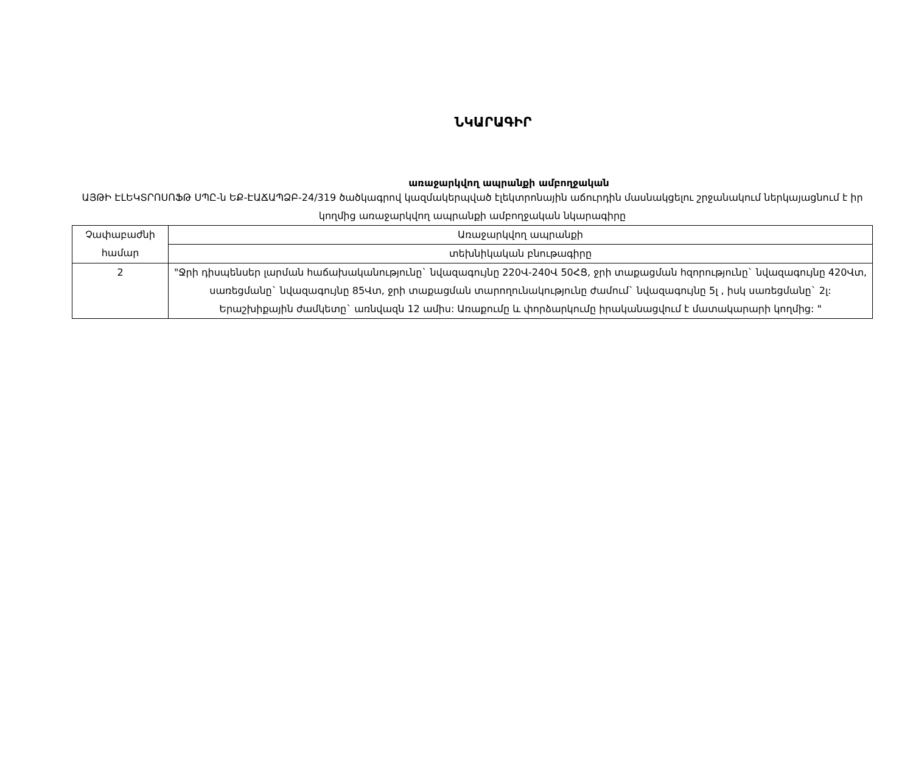ՆԿԱՐԱԳԻՐ
առաջարկվող ապրանքի ամբողջական
ԱՅԹԻ ԷԼԵԿՏՐՈՍՈՖԹ ՍՊԸ-ն ԵՔ-ԷԱՃԱՊՁԲ-24/319 ծածկագրով կազմակերպված էլեկտրոնային աճուրդին մասնակցելու շրջանակում ներկայացնում է իր կողմից առաջարկվող ապրանքի ամբողջական նկարագիրը
| Չափաբաժնի համար | Առաջարկվող ապրանքի |
| | տեխնիկական բնութագիրը |
| 2 | "Ջրի դիսպենսեր լարման հաճախականությունը` նվազագույնը 220Վ-240Վ 50ՀՑ, ջրի տաքացման հզորությունը` նվազագույնը 420Վտ, սառեցմանը` նվազագույնը 85Վտ, ջրի տաքացման տարողունակությունը ժամում` նվազագույնը 5լ , իսկ սառեցմանը` 2լ: Երաշխիքային ժամկետը` առնվազն 12 ամիս: Առաքումը և փորձարկումը իրականացվում է մատակարարի կողմից: " |